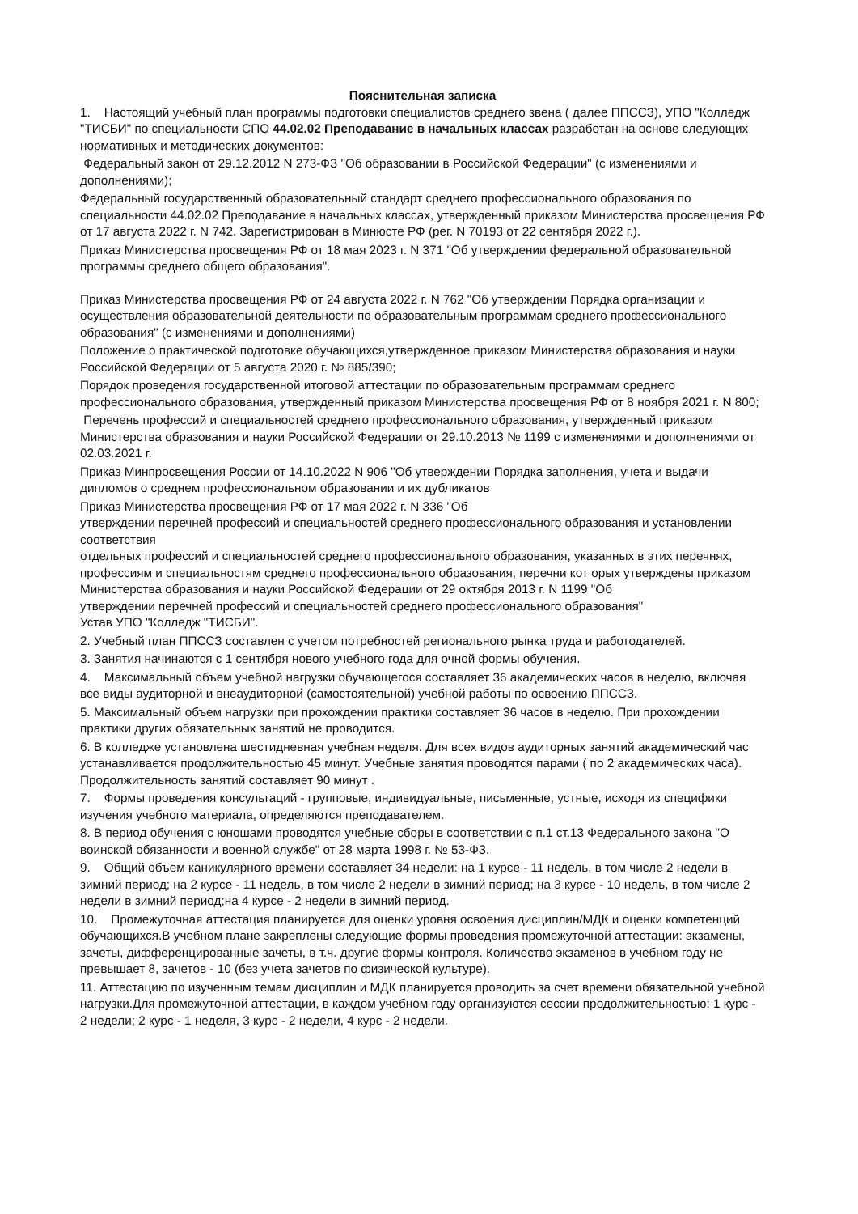Пояснительная записка
1. Настоящий учебный план программы подготовки специалистов среднего звена ( далее ППССЗ), УПО "Колледж "ТИСБИ" по специальности СПО 44.02.02 Преподавание в начальных классах разработан на основе следующих нормативных и методических документов:
Федеральный закон от 29.12.2012 N 273-ФЗ "Об образовании в Российской Федерации" (с изменениями и дополнениями);
Федеральный государственный образовательный стандарт среднего профессионального образования по специальности 44.02.02 Преподавание в начальных классах, утвержденный приказом Министерства просвещения РФ от 17 августа 2022 г. N 742. Зарегистрирован в Минюсте РФ (рег. N 70193 от 22 сентября 2022 г.).
Приказ Министерства просвещения РФ от 18 мая 2023 г. N 371 "Об утверждении федеральной образовательной программы среднего общего образования".
Приказ Министерства просвещения РФ от 24 августа 2022 г. N 762 "Об утверждении Порядка организации и осуществления образовательной деятельности по образовательным программам среднего профессионального образования" (с изменениями и дополнениями)
Положение о практической подготовке обучающихся,утвержденное приказом Министерства образования и науки Российской Федерации от 5 августа 2020 г. № 885/390;
Порядок проведения государственной итоговой аттестации по образовательным программам среднего профессионального образования, утвержденный приказом Министерства просвещения РФ от 8 ноября 2021 г. N 800;
Перечень профессий и специальностей среднего профессионального образования, утвержденный приказом Министерства образования и науки Российской Федерации от 29.10.2013 № 1199 с изменениями и дополнениями от 02.03.2021 г.
Приказ Минпросвещения России от 14.10.2022 N 906 "Об утверждении Порядка заполнения, учета и выдачи дипломов о среднем профессиональном образовании и их дубликатов
Приказ Министерства просвещения РФ от 17 мая 2022 г. N 336 "Об
утверждении перечней профессий и специальностей среднего профессионального образования и установлении соответствия
отдельных профессий и специальностей среднего профессионального образования, указанных в этих перечнях, профессиям и специальностям среднего профессионального образования, перечни кот орых утверждены приказом Министерства образования и науки Российской Федерации от 29 октября 2013 г. N 1199 "Об
утверждении перечней профессий и специальностей среднего профессионального образования"
Устав УПО "Колледж "ТИСБИ".
2. Учебный план ППССЗ составлен с учетом потребностей регионального рынка труда и работодателей.
3. Занятия начинаются с 1 сентября нового учебного года для очной формы обучения.
4. Максимальный объем учебной нагрузки обучающегося составляет 36 академических часов в неделю, включая все виды аудиторной и внеаудиторной (самостоятельной) учебной работы по освоению ППССЗ.
5. Максимальный объем нагрузки при прохождении практики составляет 36 часов в неделю. При прохождении практики других обязательных занятий не проводится.
6. В колледже установлена шестидневная учебная неделя. Для всех видов аудиторных занятий академический час устанавливается продолжительностью 45 минут. Учебные занятия проводятся парами ( по 2 академических часа). Продолжительность занятий составляет 90 минут .
7. Формы проведения консультаций - групповые, индивидуальные, письменные, устные, исходя из специфики изучения учебного материала, определяются преподавателем.
8. В период обучения с юношами проводятся учебные сборы в соответствии с п.1 ст.13 Федерального закона "О воинской обязанности и военной службе" от 28 марта 1998 г. № 53-ФЗ.
9. Общий объем каникулярного времени составляет 34 недели: на 1 курсе - 11 недель, в том числе 2 недели в зимний период; на 2 курсе - 11 недель, в том числе 2 недели в зимний период; на 3 курсе - 10 недель, в том числе 2 недели в зимний период;на 4 курсе - 2 недели в зимний период.
10. Промежуточная аттестация планируется для оценки уровня освоения дисциплин/МДК и оценки компетенций обучающихся.В учебном плане закреплены следующие формы проведения промежуточной аттестации: экзамены, зачеты, дифференцированные зачеты, в т.ч. другие формы контроля. Количество экзаменов в учебном году не превышает 8, зачетов - 10 (без учета зачетов по физической культуре).
11. Аттестацию по изученным темам дисциплин и МДК планируется проводить за счет времени обязательной учебной нагрузки.Для промежуточной аттестации, в каждом учебном году организуются сессии продолжительностью: 1 курс - 2 недели; 2 курс - 1 неделя, 3 курс - 2 недели, 4 курс - 2 недели.